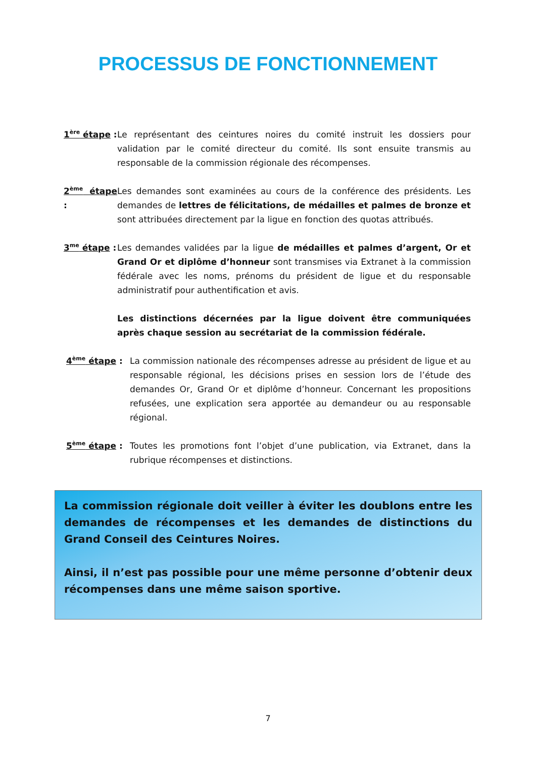PROCESSUS DE FONCTIONNEMENT
1<sup>ère</sup> étape :
Le représentant des ceintures noires du comité instruit les dossiers pour validation par le comité directeur du comité. Ils sont ensuite transmis au responsable de la commission régionale des récompenses.
2<sup>ème</sup> étape :
Les demandes sont examinées au cours de la conférence des présidents. Les demandes de lettres de félicitations, de médailles et palmes de bronze et sont attribuées directement par la ligue en fonction des quotas attribués.
3<sup>me</sup> étape :
Les demandes validées par la ligue de médailles et palmes d’argent, Or et Grand Or et diplôme d’honneur sont transmises via Extranet à la commission fédérale avec les noms, prénoms du président de ligue et du responsable administratif pour authentification et avis.
Les distinctions décernées par la ligue doivent être communiquées après chaque session au secrétariat de la commission fédérale.
4<sup>ème</sup> étape : La commission nationale des récompenses adresse au président de ligue et au responsable régional, les décisions prises en session lors de l’étude des demandes Or, Grand Or et diplôme d’honneur. Concernant les propositions refusées, une explication sera apportée au demandeur ou au responsable régional.
5<sup>ème</sup> étape : Toutes les promotions font l’objet d’une publication, via Extranet, dans la rubrique récompenses et distinctions.
La commission régionale doit veiller à éviter les doublons entre les demandes de récompenses et les demandes de distinctions du Grand Conseil des Ceintures Noires.
Ainsi, il n’est pas possible pour une même personne d’obtenir deux récompenses dans une même saison sportive.
7